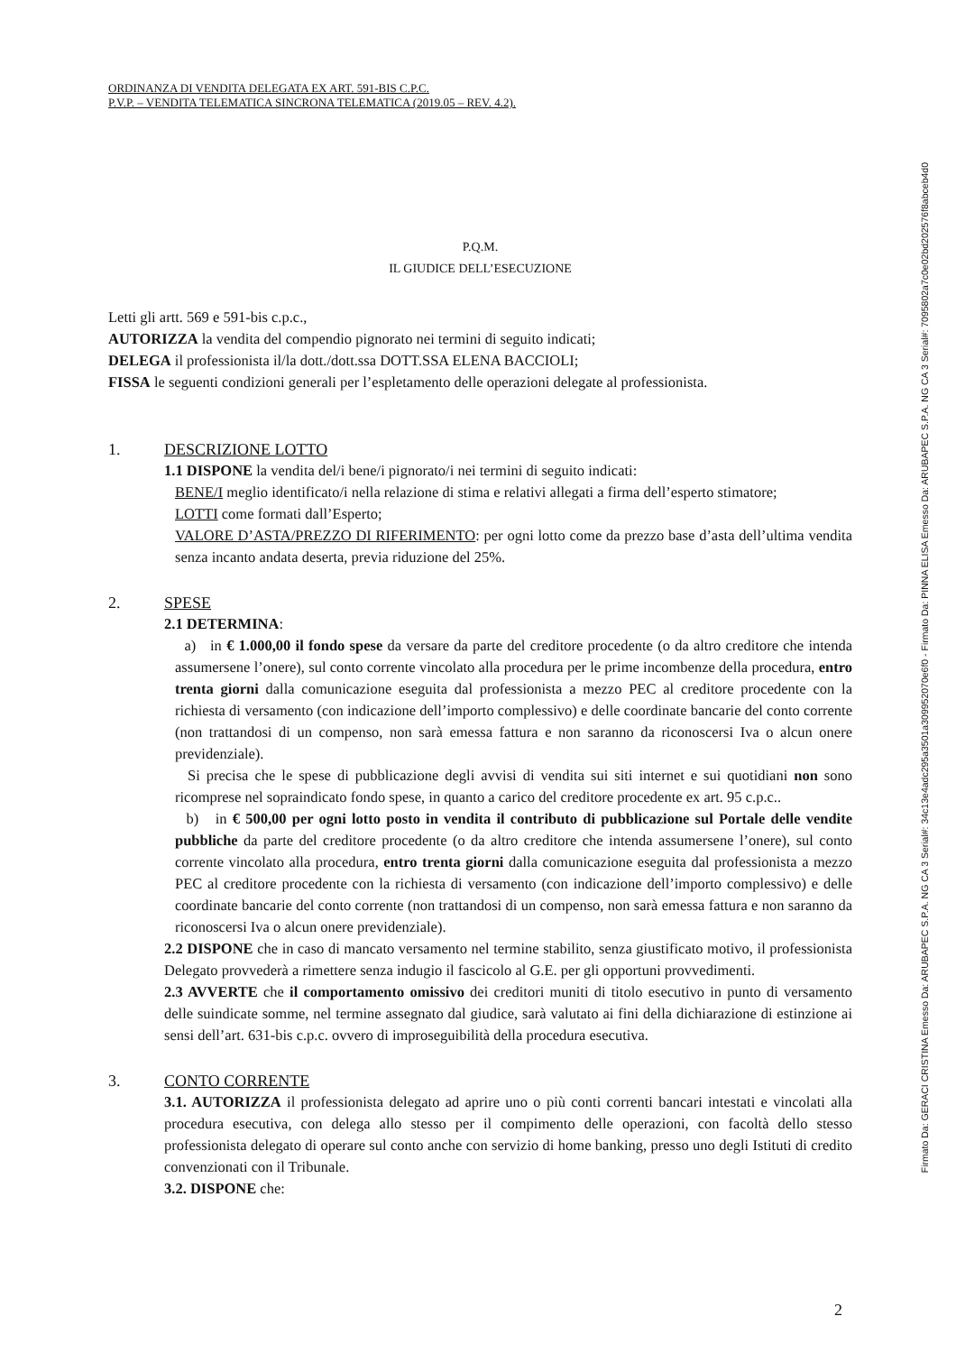ORDINANZA DI VENDITA DELEGATA EX ART. 591-BIS C.P.C.
P.V.P. – VENDITA TELEMATICA SINCRONA TELEMATICA (2019.05 – REV. 4.2).
P.Q.M.
IL GIUDICE DELL’ESECUZIONE
Letti gli artt. 569 e 591-bis c.p.c.,
AUTORIZZA la vendita del compendio pignorato nei termini di seguito indicati;
DELEGA il professionista il/la dott./dott.ssa DOTT.SSA ELENA BACCIOLI;
FISSA le seguenti condizioni generali per l’espletamento delle operazioni delegate al professionista.
1. DESCRIZIONE LOTTO
1.1 DISPONE la vendita del/i bene/i pignorato/i nei termini di seguito indicati:
BENE/I meglio identificato/i nella relazione di stima e relativi allegati a firma dell’esperto stimatore;
LOTTI come formati dall’Esperto;
VALORE D’ASTA/PREZZO DI RIFERIMENTO: per ogni lotto come da prezzo base d’asta dell’ultima vendita senza incanto andata deserta, previa riduzione del 25%.
2. SPESE
2.1 DETERMINA:
a) in € 1.000,00 il fondo spese da versare da parte del creditore procedente (o da altro creditore che intenda assumersene l’onere), sul conto corrente vincolato alla procedura per le prime incombenze della procedura, entro trenta giorni dalla comunicazione eseguita dal professionista a mezzo PEC al creditore procedente con la richiesta di versamento (con indicazione dell’importo complessivo) e delle coordinate bancarie del conto corrente (non trattandosi di un compenso, non sarà emessa fattura e non saranno da riconoscersi Iva o alcun onere previdenziale).
Si precisa che le spese di pubblicazione degli avvisi di vendita sui siti internet e sui quotidiani non sono ricomprese nel sopraindicato fondo spese, in quanto a carico del creditore procedente ex art. 95 c.p.c..
b) in € 500,00 per ogni lotto posto in vendita il contributo di pubblicazione sul Portale delle vendite pubbliche da parte del creditore procedente (o da altro creditore che intenda assumersene l’onere), sul conto corrente vincolato alla procedura, entro trenta giorni dalla comunicazione eseguita dal professionista a mezzo PEC al creditore procedente con la richiesta di versamento (con indicazione dell’importo complessivo) e delle coordinate bancarie del conto corrente (non trattandosi di un compenso, non sarà emessa fattura e non saranno da riconoscersi Iva o alcun onere previdenziale).
2.2 DISPONE che in caso di mancato versamento nel termine stabilito, senza giustificato motivo, il professionista Delegato provvederà a rimettere senza indugio il fascicolo al G.E. per gli opportuni provvedimenti.
2.3 AVVERTE che il comportamento omissivo dei creditori muniti di titolo esecutivo in punto di versamento delle suindicate somme, nel termine assegnato dal giudice, sarà valutato ai fini della dichiarazione di estinzione ai sensi dell’art. 631-bis c.p.c. ovvero di improseguibilità della procedura esecutiva.
3. CONTO CORRENTE
3.1. AUTORIZZA il professionista delegato ad aprire uno o più conti correnti bancari intestati e vincolati alla procedura esecutiva, con delega allo stesso per il compimento delle operazioni, con facoltà dello stesso professionista delegato di operare sul conto anche con servizio di home banking, presso uno degli Istituti di credito convenzionati con il Tribunale.
3.2. DISPONE che:
2
Firmato Da: GERACI CRISTINA Emesso Da: ARUBAPEC S.P.A. NG CA 3 Serial#: 34c13e4adc295a3501a309952070e6f0 - Firmato Da: PINNA ELISA Emesso Da: ARUBAPEC S.P.A. NG CA 3 Serial#: 7095802a7c0e02bd202576f8abceb4d0